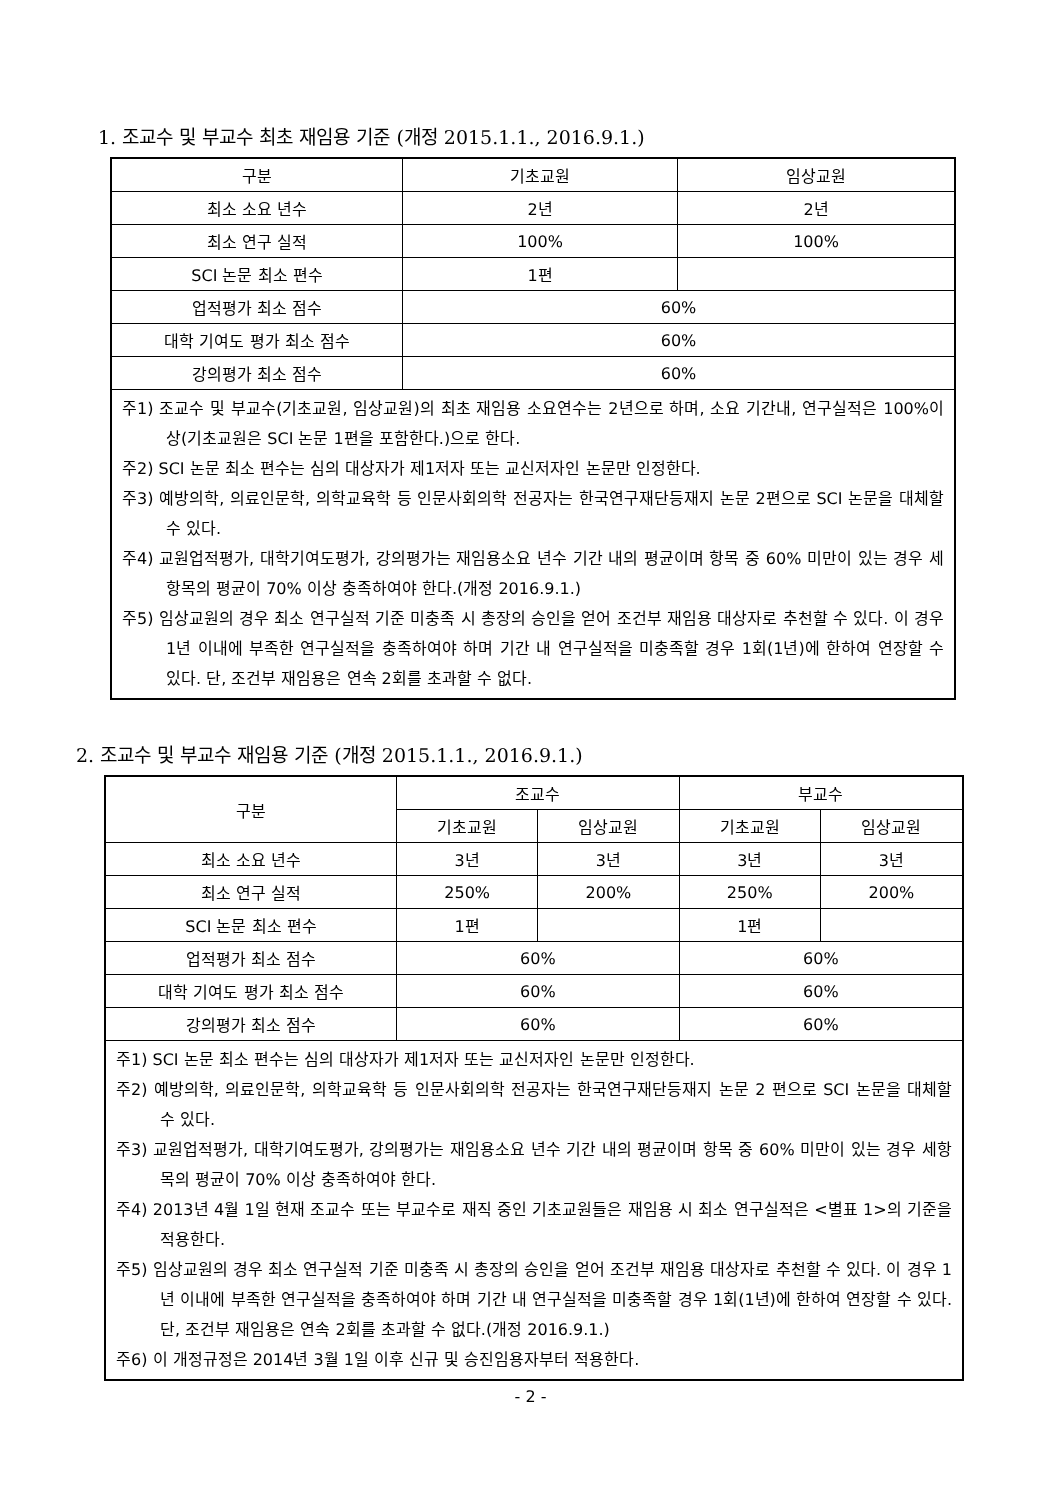1. 조교수 및 부교수 최초 재임용 기준 (개정 2015.1.1., 2016.9.1.)
| 구분 | 기초교원 | 임상교원 |
| 최소 소요 년수 | 2년 | 2년 |
| 최소 연구 실적 | 100% | 100% |
| SCI 논문 최소 편수 | 1편 | |
| 업적평가 최소 점수 | 60% | |
| 대학 기여도 평가 최소 점수 | 60% | |
| 강의평가 최소 점수 | 60% | |
| 주1) 조교수 및 부교수(기초교원, 임상교원)의 최초 재임용 소요연수는 2년으로 하며, 소요 기간내, 연구실적은 100%이상(기초교원은 SCI 논문 1편을 포함한다.)으로 한다. 주2) SCI 논문 최소 편수는 심의 대상자가 제1저자 또는 교신저자인 논문만 인정한다. 주3) 예방의학, 의료인문학, 의학교육학 등 인문사회의학 전공자는 한국연구재단등재지 논문 2편으로 SCI 논문을 대체할 수 있다. 주4) 교원업적평가, 대학기여도평가, 강의평가는 재임용소요 년수 기간 내의 평균이며 항목 중 60% 미만이 있는 경우 세항목의 평균이 70% 이상 충족하여야 한다.(개정 2016.9.1.) 주5) 임상교원의 경우 최소 연구실적 기준 미충족 시 총장의 승인을 얻어 조건부 재임용 대상자로 추천할 수 있다. 이 경우 1년 이내에 부족한 연구실적을 충족하여야 하며 기간 내 연구실적을 미충족할 경우 1회(1년)에 한하여 연장할 수 있다. 단, 조건부 재임용은 연속 2회를 초과할 수 없다. | | |
2. 조교수 및 부교수 재임용 기준 (개정 2015.1.1., 2016.9.1.)
| 구분 | 조교수 | | 부교수 | |
| | 기초교원 | 임상교원 | 기초교원 | 임상교원 |
| 최소 소요 년수 | 3년 | 3년 | 3년 | 3년 |
| 최소 연구 실적 | 250% | 200% | 250% | 200% |
| SCI 논문 최소 편수 | 1편 | | 1편 | |
| 업적평가 최소 점수 | 60% | | 60% | |
| 대학 기여도 평가 최소 점수 | 60% | | 60% | |
| 강의평가 최소 점수 | 60% | | 60% | |
| 주1) SCI 논문 최소 편수는 심의 대상자가 제1저자 또는 교신저자인 논문만 인정한다. 주2) 예방의학, 의료인문학, 의학교육학 등 인문사회의학 전공자는 한국연구재단등재지 논문 2 편으로 SCI 논문을 대체할 수 있다. 주3) 교원업적평가, 대학기여도평가, 강의평가는 재임용소요 년수 기간 내의 평균이며 항목 중 60% 미만이 있는 경우 세항목의 평균이 70% 이상 충족하여야 한다. 주4) 2013년 4월 1일 현재 조교수 또는 부교수로 재직 중인 기초교원들은 재임용 시 최소 연구실적은 <별표 1>의 기준을 적용한다. 주5) 임상교원의 경우 최소 연구실적 기준 미충족 시 총장의 승인을 얻어 조건부 재임용 대상자로 추천할 수 있다. 이 경우 1년 이내에 부족한 연구실적을 충족하여야 하며 기간 내 연구실적을 미충족할 경우 1회(1년)에 한하여 연장할 수 있다. 단, 조건부 재임용은 연속 2회를 초과할 수 없다.(개정 2016.9.1.) 주6) 이 개정규정은 2014년 3월 1일 이후 신규 및 승진임용자부터 적용한다. | | | | |
- 2 -